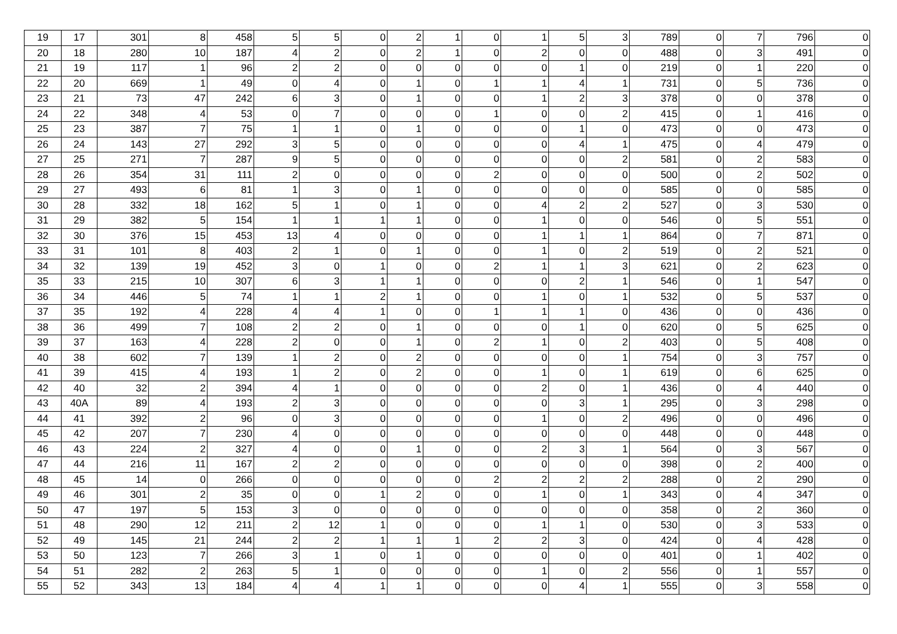| 19 | 17 | 301 | 8 | 458 | 5 | 5 | 0 | 2 | 1 | 0 | 1 | 5 | 3 | 789 | 0 | 7 | 796 | 0 |
| 20 | 18 | 280 | 10 | 187 | 4 | 2 | 0 | 2 | 1 | 0 | 2 | 0 | 0 | 488 | 0 | 3 | 491 | 0 |
| 21 | 19 | 117 | 1 | 96 | 2 | 2 | 0 | 0 | 0 | 0 | 0 | 1 | 0 | 219 | 0 | 1 | 220 | 0 |
| 22 | 20 | 669 | 1 | 49 | 0 | 4 | 0 | 1 | 0 | 1 | 1 | 4 | 1 | 731 | 0 | 5 | 736 | 0 |
| 23 | 21 | 73 | 47 | 242 | 6 | 3 | 0 | 1 | 0 | 0 | 1 | 2 | 3 | 378 | 0 | 0 | 378 | 0 |
| 24 | 22 | 348 | 4 | 53 | 0 | 7 | 0 | 0 | 0 | 1 | 0 | 0 | 2 | 415 | 0 | 1 | 416 | 0 |
| 25 | 23 | 387 | 7 | 75 | 1 | 1 | 0 | 1 | 0 | 0 | 0 | 1 | 0 | 473 | 0 | 0 | 473 | 0 |
| 26 | 24 | 143 | 27 | 292 | 3 | 5 | 0 | 0 | 0 | 0 | 0 | 4 | 1 | 475 | 0 | 4 | 479 | 0 |
| 27 | 25 | 271 | 7 | 287 | 9 | 5 | 0 | 0 | 0 | 0 | 0 | 0 | 2 | 581 | 0 | 2 | 583 | 0 |
| 28 | 26 | 354 | 31 | 111 | 2 | 0 | 0 | 0 | 0 | 2 | 0 | 0 | 0 | 500 | 0 | 2 | 502 | 0 |
| 29 | 27 | 493 | 6 | 81 | 1 | 3 | 0 | 1 | 0 | 0 | 0 | 0 | 0 | 585 | 0 | 0 | 585 | 0 |
| 30 | 28 | 332 | 18 | 162 | 5 | 1 | 0 | 1 | 0 | 0 | 4 | 2 | 2 | 527 | 0 | 3 | 530 | 0 |
| 31 | 29 | 382 | 5 | 154 | 1 | 1 | 1 | 1 | 0 | 0 | 1 | 0 | 0 | 546 | 0 | 5 | 551 | 0 |
| 32 | 30 | 376 | 15 | 453 | 13 | 4 | 0 | 0 | 0 | 0 | 1 | 1 | 1 | 864 | 0 | 7 | 871 | 0 |
| 33 | 31 | 101 | 8 | 403 | 2 | 1 | 0 | 1 | 0 | 0 | 1 | 0 | 2 | 519 | 0 | 2 | 521 | 0 |
| 34 | 32 | 139 | 19 | 452 | 3 | 0 | 1 | 0 | 0 | 2 | 1 | 1 | 3 | 621 | 0 | 2 | 623 | 0 |
| 35 | 33 | 215 | 10 | 307 | 6 | 3 | 1 | 1 | 0 | 0 | 0 | 2 | 1 | 546 | 0 | 1 | 547 | 0 |
| 36 | 34 | 446 | 5 | 74 | 1 | 1 | 2 | 1 | 0 | 0 | 1 | 0 | 1 | 532 | 0 | 5 | 537 | 0 |
| 37 | 35 | 192 | 4 | 228 | 4 | 4 | 1 | 0 | 0 | 1 | 1 | 1 | 0 | 436 | 0 | 0 | 436 | 0 |
| 38 | 36 | 499 | 7 | 108 | 2 | 2 | 0 | 1 | 0 | 0 | 0 | 1 | 0 | 620 | 0 | 5 | 625 | 0 |
| 39 | 37 | 163 | 4 | 228 | 2 | 0 | 0 | 1 | 0 | 2 | 1 | 0 | 2 | 403 | 0 | 5 | 408 | 0 |
| 40 | 38 | 602 | 7 | 139 | 1 | 2 | 0 | 2 | 0 | 0 | 0 | 0 | 1 | 754 | 0 | 3 | 757 | 0 |
| 41 | 39 | 415 | 4 | 193 | 1 | 2 | 0 | 2 | 0 | 0 | 1 | 0 | 1 | 619 | 0 | 6 | 625 | 0 |
| 42 | 40 | 32 | 2 | 394 | 4 | 1 | 0 | 0 | 0 | 0 | 2 | 0 | 1 | 436 | 0 | 4 | 440 | 0 |
| 43 | 40A | 89 | 4 | 193 | 2 | 3 | 0 | 0 | 0 | 0 | 0 | 3 | 1 | 295 | 0 | 3 | 298 | 0 |
| 44 | 41 | 392 | 2 | 96 | 0 | 3 | 0 | 0 | 0 | 0 | 1 | 0 | 2 | 496 | 0 | 0 | 496 | 0 |
| 45 | 42 | 207 | 7 | 230 | 4 | 0 | 0 | 0 | 0 | 0 | 0 | 0 | 0 | 448 | 0 | 0 | 448 | 0 |
| 46 | 43 | 224 | 2 | 327 | 4 | 0 | 0 | 1 | 0 | 0 | 2 | 3 | 1 | 564 | 0 | 3 | 567 | 0 |
| 47 | 44 | 216 | 11 | 167 | 2 | 2 | 0 | 0 | 0 | 0 | 0 | 0 | 0 | 398 | 0 | 2 | 400 | 0 |
| 48 | 45 | 14 | 0 | 266 | 0 | 0 | 0 | 0 | 0 | 2 | 2 | 2 | 2 | 288 | 0 | 2 | 290 | 0 |
| 49 | 46 | 301 | 2 | 35 | 0 | 0 | 1 | 2 | 0 | 0 | 1 | 0 | 1 | 343 | 0 | 4 | 347 | 0 |
| 50 | 47 | 197 | 5 | 153 | 3 | 0 | 0 | 0 | 0 | 0 | 0 | 0 | 0 | 358 | 0 | 2 | 360 | 0 |
| 51 | 48 | 290 | 12 | 211 | 2 | 12 | 1 | 0 | 0 | 0 | 1 | 1 | 0 | 530 | 0 | 3 | 533 | 0 |
| 52 | 49 | 145 | 21 | 244 | 2 | 2 | 1 | 1 | 1 | 2 | 2 | 3 | 0 | 424 | 0 | 4 | 428 | 0 |
| 53 | 50 | 123 | 7 | 266 | 3 | 1 | 0 | 1 | 0 | 0 | 0 | 0 | 0 | 401 | 0 | 1 | 402 | 0 |
| 54 | 51 | 282 | 2 | 263 | 5 | 1 | 0 | 0 | 0 | 0 | 1 | 0 | 2 | 556 | 0 | 1 | 557 | 0 |
| 55 | 52 | 343 | 13 | 184 | 4 | 4 | 1 | 1 | 0 | 0 | 0 | 4 | 1 | 555 | 0 | 3 | 558 | 0 |